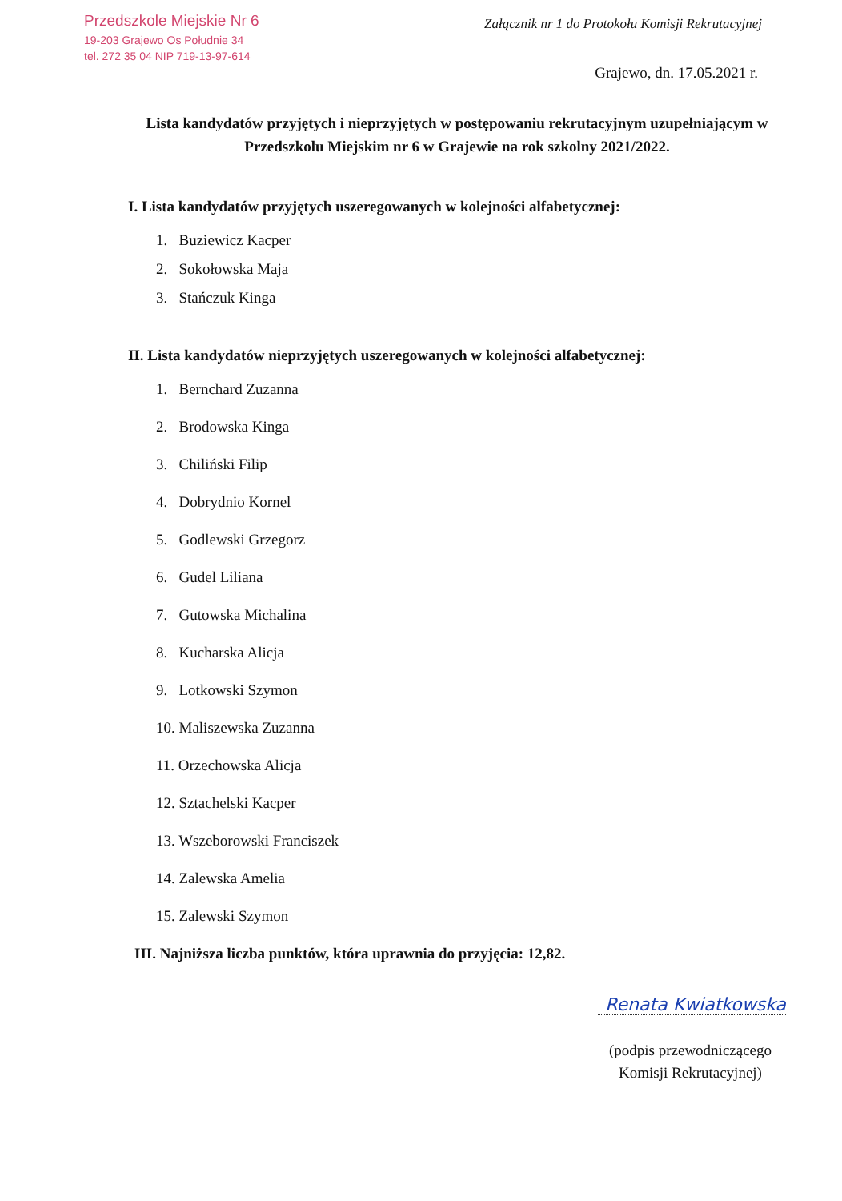Przedszkole Miejskie Nr 6
19-203 Grajewo Os Południe 34
tel. 272 35 04 NIP 719-13-97-614
Załącznik nr 1 do Protokołu Komisji Rekrutacyjnej
Grajewo, dn. 17.05.2021 r.
Lista kandydatów przyjętych i nieprzyjętych w postępowaniu rekrutacyjnym uzupełniającym w Przedszkolu Miejskim nr 6 w Grajewie na rok szkolny 2021/2022.
I. Lista kandydatów przyjętych uszeregowanych w kolejności alfabetycznej:
1. Buziewicz Kacper
2. Sokołowska Maja
3. Stańczuk Kinga
II. Lista kandydatów nieprzyjętych uszeregowanych w kolejności alfabetycznej:
1. Bernchard Zuzanna
2. Brodowska Kinga
3. Chiliński Filip
4. Dobrydnio Kornel
5. Godlewski Grzegorz
6. Gudel Liliana
7. Gutowska Michalina
8. Kucharska Alicja
9. Lotkowski Szymon
10. Maliszewska Zuzanna
11. Orzechowska Alicja
12. Sztachelski Kacper
13. Wszeborowski Franciszek
14. Zalewska Amelia
15. Zalewski Szymon
III. Najniższa liczba punktów, która uprawnia do przyjęcia: 12,82.
Renata Kwiatkowska
(podpis przewodniczącego Komisji Rekrutacyjnej)